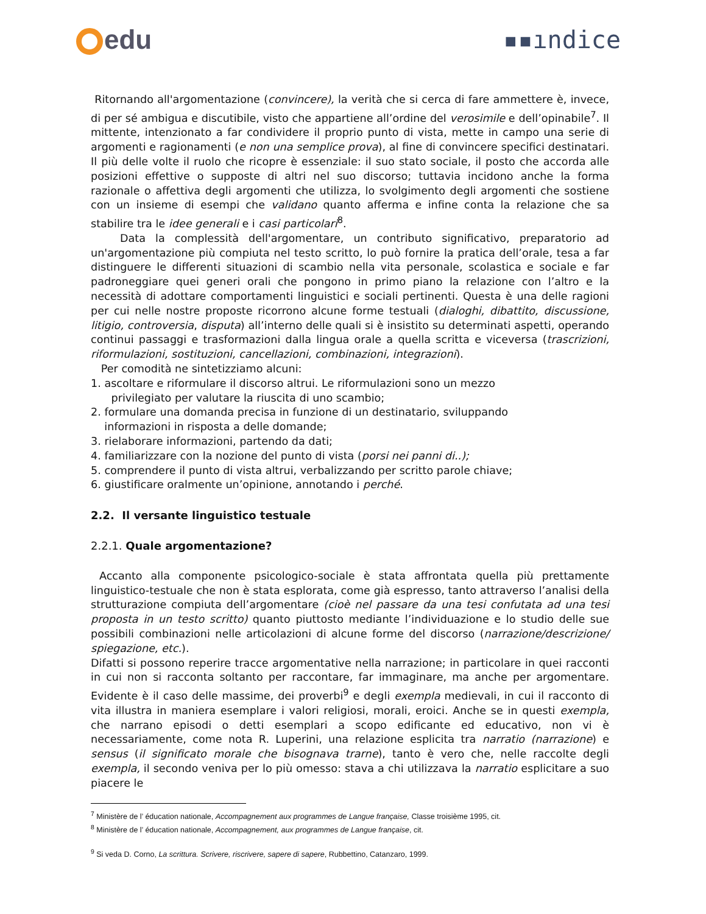edu ▪▪ındi̇ce
Ritornando all'argomentazione (convincere), la verità che si cerca di fare ammettere è, invece, di per sé ambigua e discutibile, visto che appartiene all’ordine del verosimile e dell’opinabile<sup>7</sup>. Il mittente, intenzionato a far condividere il proprio punto di vista, mette in campo una serie di argomenti e ragionamenti (e non una semplice prova), al fine di convincere specifici destinatari. Il più delle volte il ruolo che ricopre è essenziale: il suo stato sociale, il posto che accorda alle posizioni effettive o supposte di altri nel suo discorso; tuttavia incidono anche la forma razionale o affettiva degli argomenti che utilizza, lo svolgimento degli argomenti che sostiene con un insieme di esempi che validano quanto afferma e infine conta la relazione che sa stabilire tra le idee generali e i casi particolari<sup>8</sup>.
Data la complessità dell'argomentare, un contributo significativo, preparatorio ad un'argomentazione più compiuta nel testo scritto, lo può fornire la pratica dell’orale, tesa a far distinguere le differenti situazioni di scambio nella vita personale, scolastica e sociale e far padroneggiare quei generi orali che pongono in primo piano la relazione con l’altro e la necessità di adottare comportamenti linguistici e sociali pertinenti. Questa è una delle ragioni per cui nelle nostre proposte ricorrono alcune forme testuali (dialoghi, dibattito, discussione, litigio, controversia, disputa) all’interno delle quali si è insistito su determinati aspetti, operando continui passaggi e trasformazioni dalla lingua orale a quella scritta e viceversa (trascrizioni, riformulazioni, sostituzioni, cancellazioni, combinazioni, integrazioni).
Per comodità ne sintetizziamo alcuni:
1. ascoltare e riformulare il discorso altrui. Le riformulazioni sono un mezzo
privilegiato per valutare la riuscita di uno scambio;
2. formulare una domanda precisa in funzione di un destinatario, sviluppando
informazioni in risposta a delle domande;
3. rielaborare informazioni, partendo da dati;
4. familiarizzare con la nozione del punto di vista (porsi nei panni di..);
5. comprendere il punto di vista altrui, verbalizzando per scritto parole chiave;
6. giustificare oralmente un’opinione, annotando i perché.
2.2. Il versante linguistico testuale
2.2.1. Quale argomentazione?
Accanto alla componente psicologico-sociale è stata affrontata quella più prettamente linguistico-testuale che non è stata esplorata, come già espresso, tanto attraverso l’analisi della strutturazione compiuta dell’argomentare (cioè nel passare da una tesi confutata ad una tesi proposta in un testo scritto) quanto piuttosto mediante l’individuazione e lo studio delle sue possibili combinazioni nelle articolazioni di alcune forme del discorso (narrazione/descrizione/ spiegazione, etc.).
Difatti si possono reperire tracce argomentative nella narrazione; in particolare in quei racconti in cui non si racconta soltanto per raccontare, far immaginare, ma anche per argomentare. Evidente è il caso delle massime, dei proverbi<sup>9</sup> e degli exempla medievali, in cui il racconto di vita illustra in maniera esemplare i valori religiosi, morali, eroici. Anche se in questi exempla, che narrano episodi o detti esemplari a scopo edificante ed educativo, non vi è necessariamente, come nota R. Luperini, una relazione esplicita tra narratio (narrazione) e sensus (il significato morale che bisognava trarne), tanto è vero che, nelle raccolte degli exempla, il secondo veniva per lo più omesso: stava a chi utilizzava la narratio esplicitare a suo piacere le
<sup>7</sup> Ministère de l’ éducation nationale, Accompagnement aux programmes de Langue française, Classe troisième 1995, cit.
<sup>8</sup> Ministère de l’ éducation nationale, Accompagnement, aux programmes de Langue française, cit.
<sup>9</sup> Si veda D. Corno, La scrittura. Scrivere, riscrivere, sapere di sapere, Rubbettino, Catanzaro, 1999.